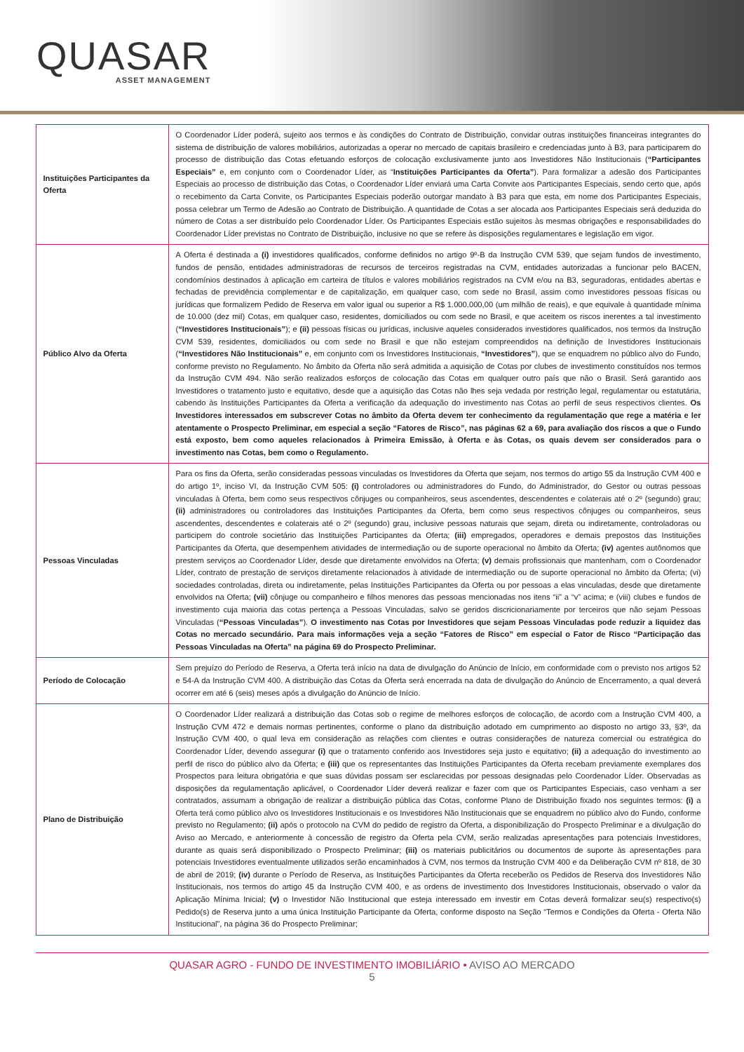QUASAR
ASSET MANAGEMENT
| Instituições Participantes da Oferta | O Coordenador Líder poderá, sujeito aos termos e às condições do Contrato de Distribuição, convidar outras instituições financeiras integrantes do sistema de distribuição de valores mobiliários, autorizadas a operar no mercado de capitais brasileiro e credenciadas junto à B3, para participarem do processo de distribuição das Cotas efetuando esforços de colocação exclusivamente junto aos Investidores Não Institucionais ( “Participantes Especiais” e, em conjunto com o Coordenador Líder, as “ Instituições Participantes da Oferta” ). Para formalizar a adesão dos Participantes Especiais ao processo de distribuição das Cotas, o Coordenador Líder enviará uma Carta Convite aos Participantes Especiais, sendo certo que, após o recebimento da Carta Convite, os Participantes Especiais poderão outorgar mandato à B3 para que esta, em nome dos Participantes Especiais, possa celebrar um Termo de Adesão ao Contrato de Distribuição. A quantidade de Cotas a ser alocada aos Participantes Especiais será deduzida do número de Cotas a ser distribuído pelo Coordenador Líder. Os Participantes Especiais estão sujeitos às mesmas obrigações e responsabilidades do Coordenador Líder previstas no Contrato de Distribuição, inclusive no que se refere às disposições regulamentares e legislação em vigor. |
| Público Alvo da Oferta | A Oferta é destinada a (i) investidores qualificados, conforme definidos no artigo 9º-B da Instrução CVM 539, que sejam fundos de investimento, fundos de pensão, entidades administradoras de recursos de terceiros registradas na CVM, entidades autorizadas a funcionar pelo BACEN, condomínios destinados à aplicação em carteira de títulos e valores mobiliários registrados na CVM e/ou na B3, seguradoras, entidades abertas e fechadas de previdência complementar e de capitalização, em qualquer caso, com sede no Brasil, assim como investidores pessoas físicas ou jurídicas que formalizem Pedido de Reserva em valor igual ou superior a R$ 1.000.000,00 (um milhão de reais), e que equivale à quantidade mínima de 10.000 (dez mil) Cotas, em qualquer caso, residentes, domiciliados ou com sede no Brasil, e que aceitem os riscos inerentes a tal investimento ( “Investidores Institucionais” ); e (ii) pessoas físicas ou jurídicas, inclusive aqueles considerados investidores qualificados, nos termos da Instrução CVM 539, residentes, domiciliados ou com sede no Brasil e que não estejam compreendidos na definição de Investidores Institucionais ( “Investidores Não Institucionais” e, em conjunto com os Investidores Institucionais, “Investidores” ), que se enquadrem no público alvo do Fundo, conforme previsto no Regulamento. No âmbito da Oferta não será admitida a aquisição de Cotas por clubes de investimento constituídos nos termos da Instrução CVM 494. Não serão realizados esforços de colocação das Cotas em qualquer outro país que não o Brasil. Será garantido aos Investidores o tratamento justo e equitativo, desde que a aquisição das Cotas não lhes seja vedada por restrição legal, regulamentar ou estatutária, cabendo às Instituições Participantes da Oferta a verificação da adequação do investimento nas Cotas ao perfil de seus respectivos clientes. Os Investidores interessados em subscrever Cotas no âmbito da Oferta devem ter conhecimento da regulamentação que rege a matéria e ler atentamente o Prospecto Preliminar, em especial a seção “Fatores de Risco”, nas páginas 62 a 69, para avaliação dos riscos a que o Fundo está exposto, bem como aqueles relacionados à Primeira Emissão, à Oferta e às Cotas, os quais devem ser considerados para o investimento nas Cotas, bem como o Regulamento. |
| Pessoas Vinculadas | Para os fins da Oferta, serão consideradas pessoas vinculadas os Investidores da Oferta que sejam, nos termos do artigo 55 da Instrução CVM 400 e do artigo 1º, inciso VI, da Instrução CVM 505: (i) controladores ou administradores do Fundo, do Administrador, do Gestor ou outras pessoas vinculadas à Oferta, bem como seus respectivos cônjuges ou companheiros, seus ascendentes, descendentes e colaterais até o 2º (segundo) grau; (ii) administradores ou controladores das Instituições Participantes da Oferta, bem como seus respectivos cônjuges ou companheiros, seus ascendentes, descendentes e colaterais até o 2º (segundo) grau, inclusive pessoas naturais que sejam, direta ou indiretamente, controladoras ou participem do controle societário das Instituições Participantes da Oferta; (iii) empregados, operadores e demais prepostos das Instituições Participantes da Oferta, que desempenhem atividades de intermediação ou de suporte operacional no âmbito da Oferta; (iv) agentes autônomos que prestem serviços ao Coordenador Líder, desde que diretamente envolvidos na Oferta; (v) demais profissionais que mantenham, com o Coordenador Líder, contrato de prestação de serviços diretamente relacionados à atividade de intermediação ou de suporte operacional no âmbito da Oferta; (vi) sociedades controladas, direta ou indiretamente, pelas Instituições Participantes da Oferta ou por pessoas a elas vinculadas, desde que diretamente envolvidos na Oferta; (vii) cônjuge ou companheiro e filhos menores das pessoas mencionadas nos itens “ii” a “v” acima; e (viii) clubes e fundos de investimento cuja maioria das cotas pertença a Pessoas Vinculadas, salvo se geridos discricionariamente por terceiros que não sejam Pessoas Vinculadas ( “Pessoas Vinculadas” ). O investimento nas Cotas por Investidores que sejam Pessoas Vinculadas pode reduzir a liquidez das Cotas no mercado secundário. Para mais informações veja a seção “Fatores de Risco” em especial o Fator de Risco “Participação das Pessoas Vinculadas na Oferta” na página 69 do Prospecto Preliminar. |
| Período de Colocação | Sem prejuízo do Período de Reserva, a Oferta terá início na data de divulgação do Anúncio de Início, em conformidade com o previsto nos artigos 52 e 54-A da Instrução CVM 400. A distribuição das Cotas da Oferta será encerrada na data de divulgação do Anúncio de Encerramento, a qual deverá ocorrer em até 6 (seis) meses após a divulgação do Anúncio de Início. |
| Plano de Distribuição | O Coordenador Líder realizará a distribuição das Cotas sob o regime de melhores esforços de colocação, de acordo com a Instrução CVM 400, a Instrução CVM 472 e demais normas pertinentes, conforme o plano da distribuição adotado em cumprimento ao disposto no artigo 33, §3º, da Instrução CVM 400, o qual leva em consideração as relações com clientes e outras considerações de natureza comercial ou estratégica do Coordenador Líder, devendo assegurar (i) que o tratamento conferido aos Investidores seja justo e equitativo; (ii) a adequação do investimento ao perfil de risco do público alvo da Oferta; e (iii) que os representantes das Instituições Participantes da Oferta recebam previamente exemplares dos Prospectos para leitura obrigatória e que suas dúvidas possam ser esclarecidas por pessoas designadas pelo Coordenador Líder. Observadas as disposições da regulamentação aplicável, o Coordenador Líder deverá realizar e fazer com que os Participantes Especiais, caso venham a ser contratados, assumam a obrigação de realizar a distribuição pública das Cotas, conforme Plano de Distribuição fixado nos seguintes termos: (i) a Oferta terá como público alvo os Investidores Institucionais e os Investidores Não Institucionais que se enquadrem no público alvo do Fundo, conforme previsto no Regulamento; (ii) após o protocolo na CVM do pedido de registro da Oferta, a disponibilização do Prospecto Preliminar e a divulgação do Aviso ao Mercado, e anteriormente à concessão de registro da Oferta pela CVM, serão realizadas apresentações para potenciais Investidores, durante as quais será disponibilizado o Prospecto Preliminar; (iii) os materiais publicitários ou documentos de suporte às apresentações para potenciais Investidores eventualmente utilizados serão encaminhados à CVM, nos termos da Instrução CVM 400 e da Deliberação CVM nº 818, de 30 de abril de 2019; (iv) durante o Período de Reserva, as Instituições Participantes da Oferta receberão os Pedidos de Reserva dos Investidores Não Institucionais, nos termos do artigo 45 da Instrução CVM 400, e as ordens de investimento dos Investidores Institucionais, observado o valor da Aplicação Mínima Inicial; (v) o Investidor Não Institucional que esteja interessado em investir em Cotas deverá formalizar seu(s) respectivo(s) Pedido(s) de Reserva junto a uma única Instituição Participante da Oferta, conforme disposto na Seção “Termos e Condições da Oferta - Oferta Não Institucional”, na página 36 do Prospecto Preliminar; |
QUASAR AGRO - FUNDO DE INVESTIMENTO IMOBILIÁRIO • AVISO AO MERCADO
5